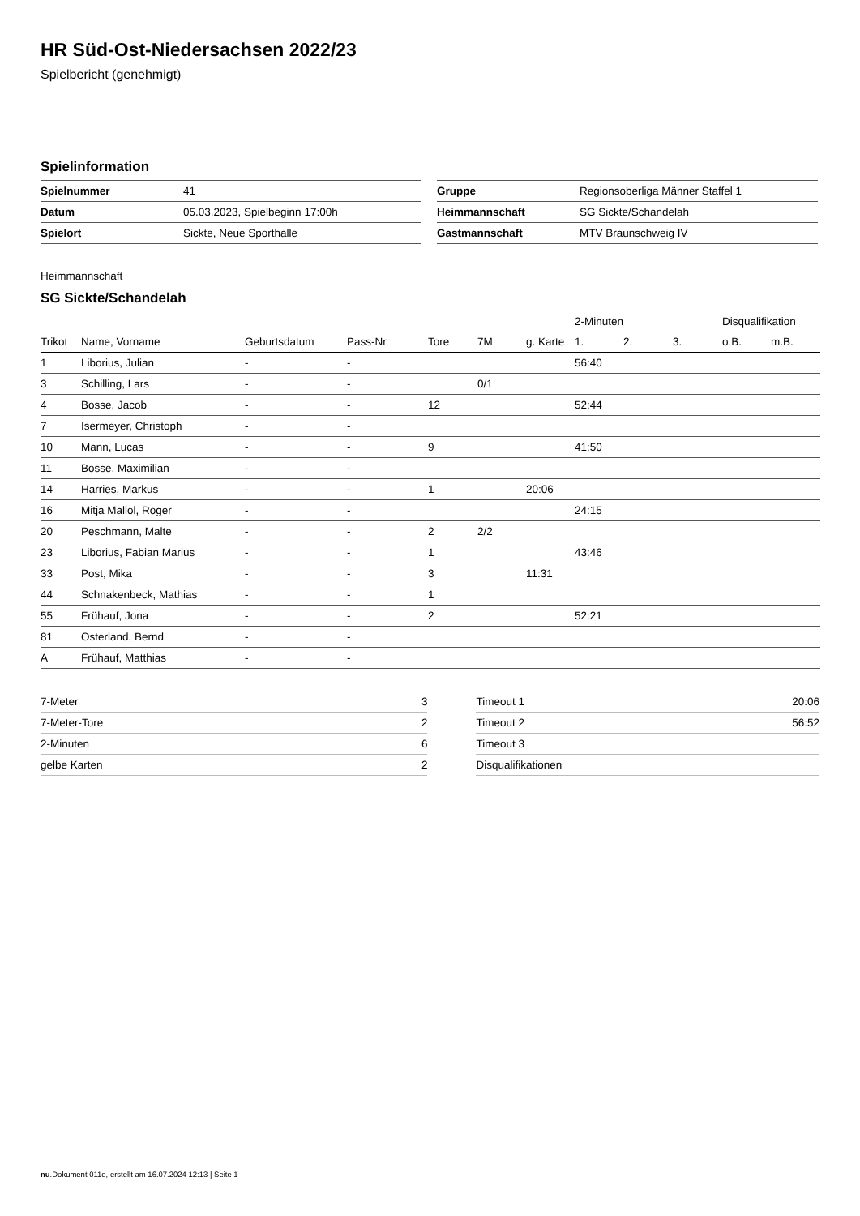HR Süd-Ost-Niedersachsen 2022/23
Spielbericht (genehmigt)
Spielinformation
| Spielnummer | 41 |
| Datum | 05.03.2023, Spielbeginn 17:00h |
| Spielort | Sickte, Neue Sporthalle |
| Gruppe | Regionsoberliga Männer Staffel 1 |
| Heimmannschaft | SG Sickte/Schandelah |
| Gastmannschaft | MTV Braunschweig IV |
Heimmannschaft
SG Sickte/Schandelah
| | | | | | | | 2-Minuten | | | Disqualifikation | |
| --- | --- | --- | --- | --- | --- | --- | --- | --- | --- | --- | --- |
| Trikot | Name, Vorname | Geburtsdatum | Pass-Nr | Tore | 7M | g. Karte | 1. | 2. | 3. | o.B. | m.B. |
| 1 | Liborius, Julian | - | - | | | | 56:40 | | | | |
| 3 | Schilling, Lars | - | - | | 0/1 | | | | | | |
| 4 | Bosse, Jacob | - | - | 12 | | | 52:44 | | | | |
| 7 | Isermeyer, Christoph | - | - | | | | | | | | |
| 10 | Mann, Lucas | - | - | 9 | | | 41:50 | | | | |
| 11 | Bosse, Maximilian | - | - | | | | | | | | |
| 14 | Harries, Markus | - | - | 1 | | 20:06 | | | | | |
| 16 | Mitja Mallol, Roger | - | - | | | | 24:15 | | | | |
| 20 | Peschmann, Malte | - | - | 2 | 2/2 | | | | | | |
| 23 | Liborius, Fabian Marius | - | - | 1 | | | 43:46 | | | | |
| 33 | Post, Mika | - | - | 3 | | 11:31 | | | | | |
| 44 | Schnakenbeck, Mathias | - | - | 1 | | | | | | | |
| 55 | Frühauf, Jona | - | - | 2 | | | 52:21 | | | | |
| 81 | Osterland, Bernd | - | - | | | | | | | | |
| A | Frühauf, Matthias | - | - | | | | | | | | |
| 7-Meter | 3 |
| 7-Meter-Tore | 2 |
| 2-Minuten | 6 |
| gelbe Karten | 2 |
| Timeout 1 | 20:06 |
| Timeout 2 | 56:52 |
| Timeout 3 | |
| Disqualifikationen | |
nu.Dokument 011e, erstellt am 16.07.2024 12:13 | Seite 1